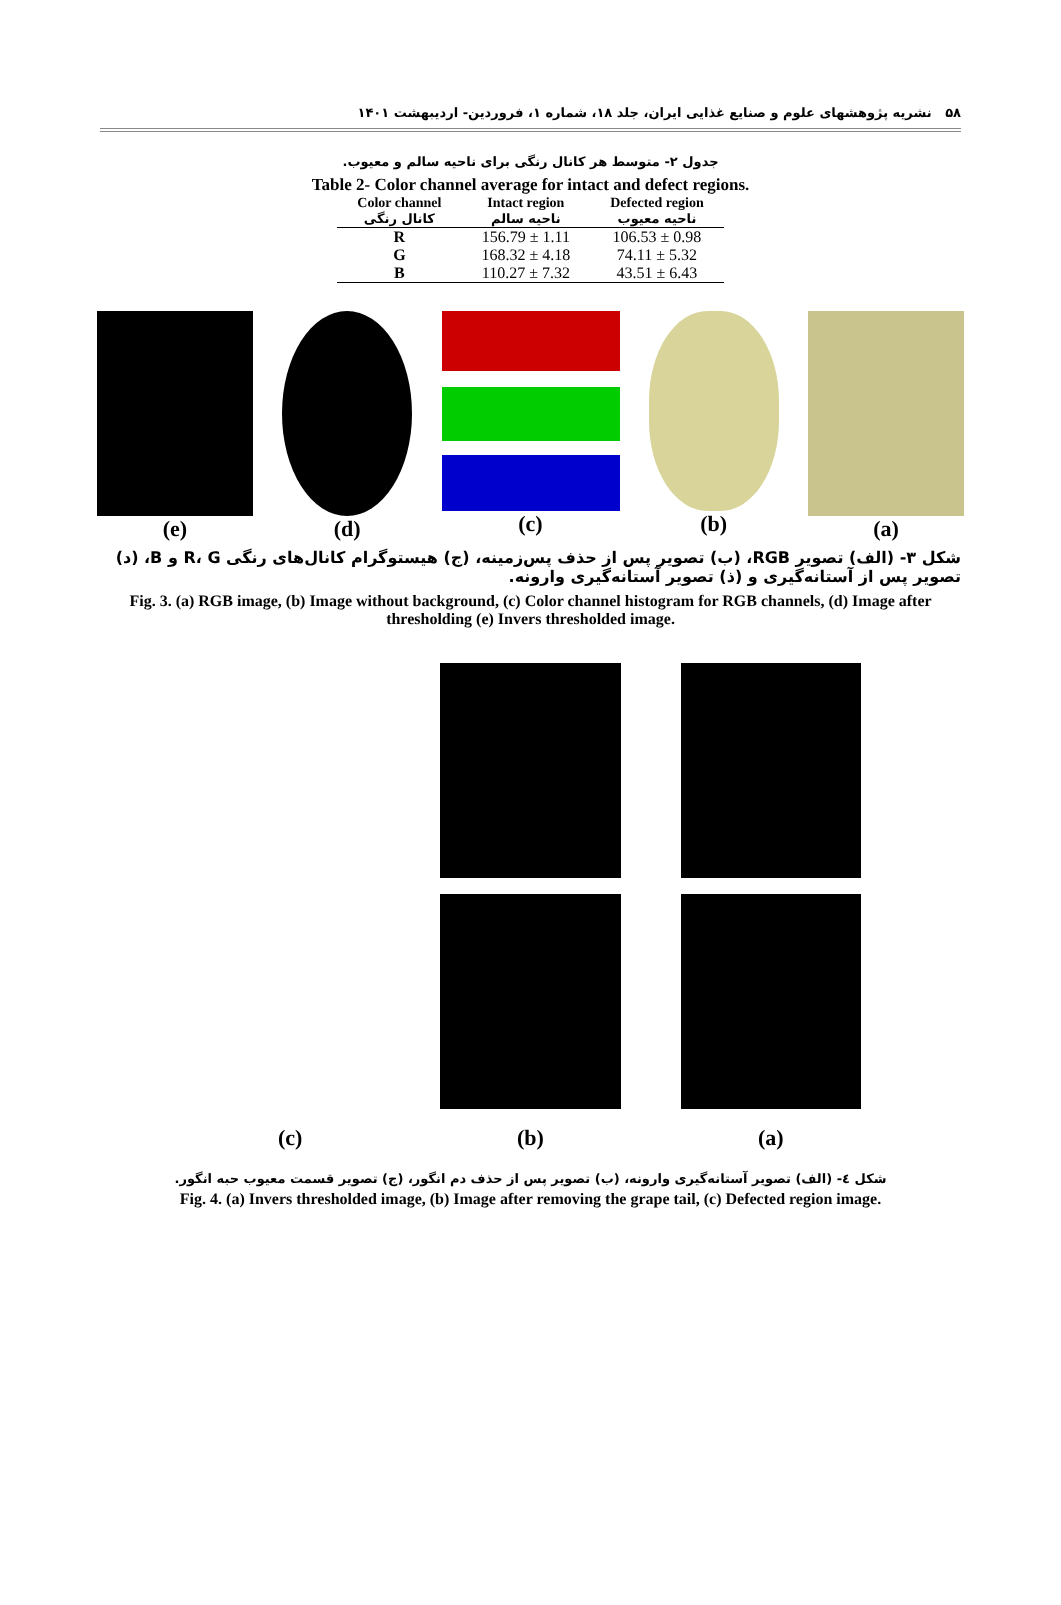۵۸ نشریه پژوهشهای علوم و صنایع غذایی ایران، جلد ۱۸، شماره ۱، فروردین- اردیبهشت ۱۴۰۱
جدول ۲- متوسط هر کانال رنگی برای ناحیه سالم و معیوب.
Table 2- Color channel average for intact and defect regions.
| Color channel کانال رنگی | Intact region ناحیه سالم | Defected region ناحیه معیوب |
| --- | --- | --- |
| R | 156.79 ± 1.11 | 106.53 ± 0.98 |
| G | 168.32 ± 4.18 | 74.11 ± 5.32 |
| B | 110.27 ± 7.32 | 43.51 ± 6.43 |
(e) (d) (c) (b) (a)
شکل ۳- (الف) تصویر RGB، (ب) تصویر پس از حذف پس‌زمینه، (ج) هیستوگرام کانال‌های رنگی R، G و B، (د) تصویر پس از آستانه‌گیری و (ذ) تصویر آستانه‌گیری وارونه.
Fig. 3. (a) RGB image, (b) Image without background, (c) Color channel histogram for RGB channels, (d) Image after thresholding (e) Invers thresholded image.
(c)
(b)
(a)
شکل ٤- (الف) تصویر آستانه‌گیری وارونه، (ب) تصویر پس از حذف دم انگور، (ج) تصویر قسمت معیوب حبه انگور.
Fig. 4. (a) Invers thresholded image, (b) Image after removing the grape tail, (c) Defected region image.